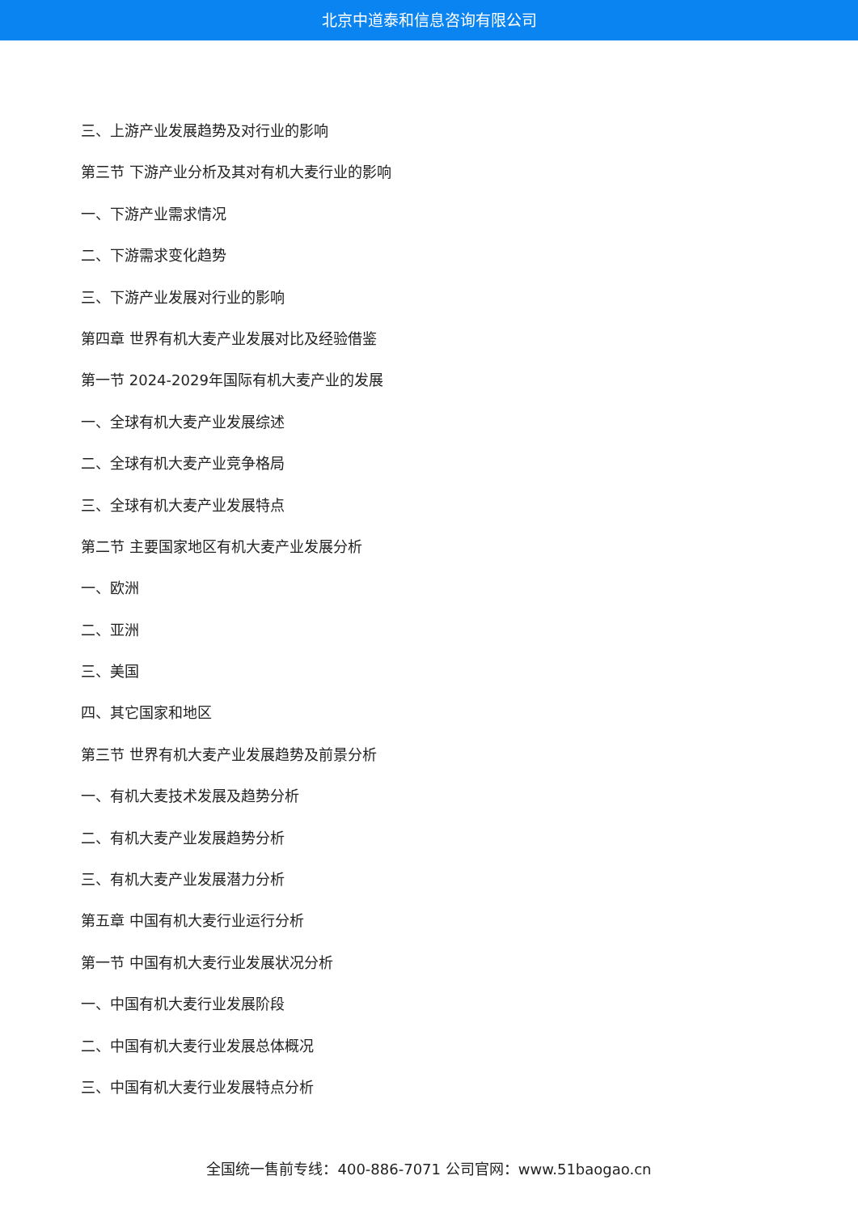北京中道泰和信息咨询有限公司
三、上游产业发展趋势及对行业的影响
第三节 下游产业分析及其对有机大麦行业的影响
一、下游产业需求情况
二、下游需求变化趋势
三、下游产业发展对行业的影响
第四章 世界有机大麦产业发展对比及经验借鉴
第一节 2024-2029年国际有机大麦产业的发展
一、全球有机大麦产业发展综述
二、全球有机大麦产业竞争格局
三、全球有机大麦产业发展特点
第二节 主要国家地区有机大麦产业发展分析
一、欧洲
二、亚洲
三、美国
四、其它国家和地区
第三节 世界有机大麦产业发展趋势及前景分析
一、有机大麦技术发展及趋势分析
二、有机大麦产业发展趋势分析
三、有机大麦产业发展潜力分析
第五章 中国有机大麦行业运行分析
第一节 中国有机大麦行业发展状况分析
一、中国有机大麦行业发展阶段
二、中国有机大麦行业发展总体概况
三、中国有机大麦行业发展特点分析
全国统一售前专线：400-886-7071 公司官网：www.51baogao.cn